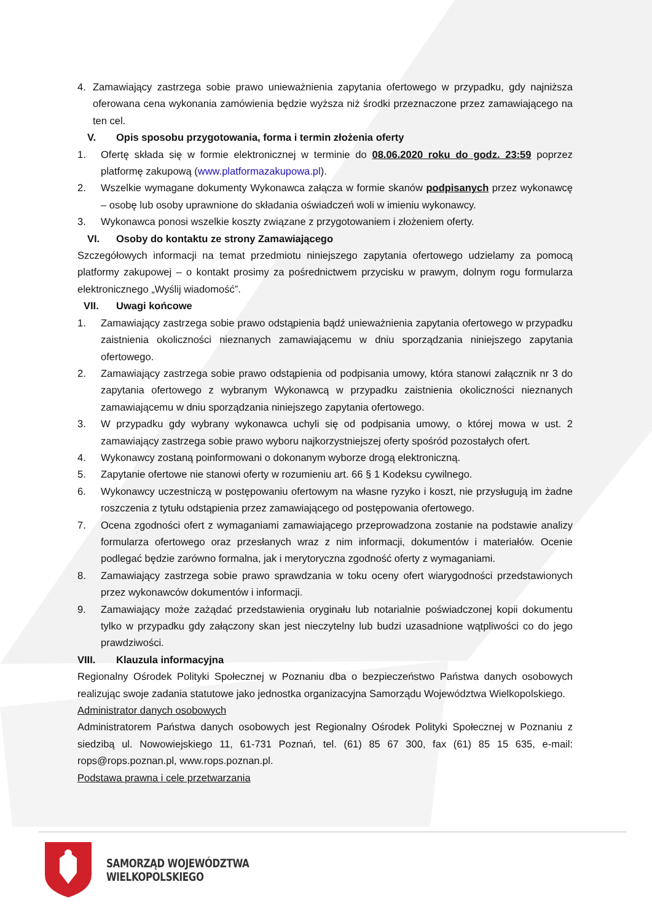4. Zamawiający zastrzega sobie prawo unieważnienia zapytania ofertowego w przypadku, gdy najniższa oferowana cena wykonania zamówienia będzie wyższa niż środki przeznaczone przez zamawiającego na ten cel.
V. Opis sposobu przygotowania, forma i termin złożenia oferty
1. Ofertę składa się w formie elektronicznej w terminie do 08.06.2020 roku do godz. 23:59 poprzez platformę zakupową (www.platformazakupowa.pl).
2. Wszelkie wymagane dokumenty Wykonawca załącza w formie skanów podpisanych przez wykonawcę – osobę lub osoby uprawnione do składania oświadczeń woli w imieniu wykonawcy.
3. Wykonawca ponosi wszelkie koszty związane z przygotowaniem i złożeniem oferty.
VI. Osoby do kontaktu ze strony Zamawiającego
Szczegółowych informacji na temat przedmiotu niniejszego zapytania ofertowego udzielamy za pomocą platformy zakupowej – o kontakt prosimy za pośrednictwem przycisku w prawym, dolnym rogu formularza elektronicznego „Wyślij wiadomość”.
VII. Uwagi końcowe
1. Zamawiający zastrzega sobie prawo odstąpienia bądź unieważnienia zapytania ofertowego w przypadku zaistnienia okoliczności nieznanych zamawiającemu w dniu sporządzania niniejszego zapytania ofertowego.
2. Zamawiający zastrzega sobie prawo odstąpienia od podpisania umowy, która stanowi załącznik nr 3 do zapytania ofertowego z wybranym Wykonawcą w przypadku zaistnienia okoliczności nieznanych zamawiającemu w dniu sporządzania niniejszego zapytania ofertowego.
3. W przypadku gdy wybrany wykonawca uchyli się od podpisania umowy, o której mowa w ust. 2 zamawiający zastrzega sobie prawo wyboru najkorzystniejszej oferty spośród pozostałych ofert.
4. Wykonawcy zostaną poinformowani o dokonanym wyborze drogą elektroniczną.
5. Zapytanie ofertowe nie stanowi oferty w rozumieniu art. 66 § 1 Kodeksu cywilnego.
6. Wykonawcy uczestniczą w postępowaniu ofertowym na własne ryzyko i koszt, nie przysługują im żadne roszczenia z tytułu odstąpienia przez zamawiającego od postępowania ofertowego.
7. Ocena zgodności ofert z wymaganiami zamawiającego przeprowadzona zostanie na podstawie analizy formularza ofertowego oraz przesłanych wraz z nim informacji, dokumentów i materiałów. Ocenie podlegać będzie zarówno formalna, jak i merytoryczna zgodność oferty z wymaganiami.
8. Zamawiający zastrzega sobie prawo sprawdzania w toku oceny ofert wiarygodności przedstawionych przez wykonawców dokumentów i informacji.
9. Zamawiający może zażądać przedstawienia oryginału lub notarialnie poświadczonej kopii dokumentu tylko w przypadku gdy załączony skan jest nieczytelny lub budzi uzasadnione wątpliwości co do jego prawdziwości.
VIII. Klauzula informacyjna
Regionalny Ośrodek Polityki Społecznej w Poznaniu dba o bezpieczeństwo Państwa danych osobowych realizując swoje zadania statutowe jako jednostka organizacyjna Samorządu Województwa Wielkopolskiego.
Administrator danych osobowych
Administratorem Państwa danych osobowych jest Regionalny Ośrodek Polityki Społecznej w Poznaniu z siedzibą ul. Nowowiejskiego 11, 61-731 Poznań, tel. (61) 85 67 300, fax (61) 85 15 635, e-mail: rops@rops.poznan.pl, www.rops.poznan.pl.
Podstawa prawna i cele przetwarzania
SAMORZĄD WOJEWÓDZTWA
WIELKOPOLSKIEGO